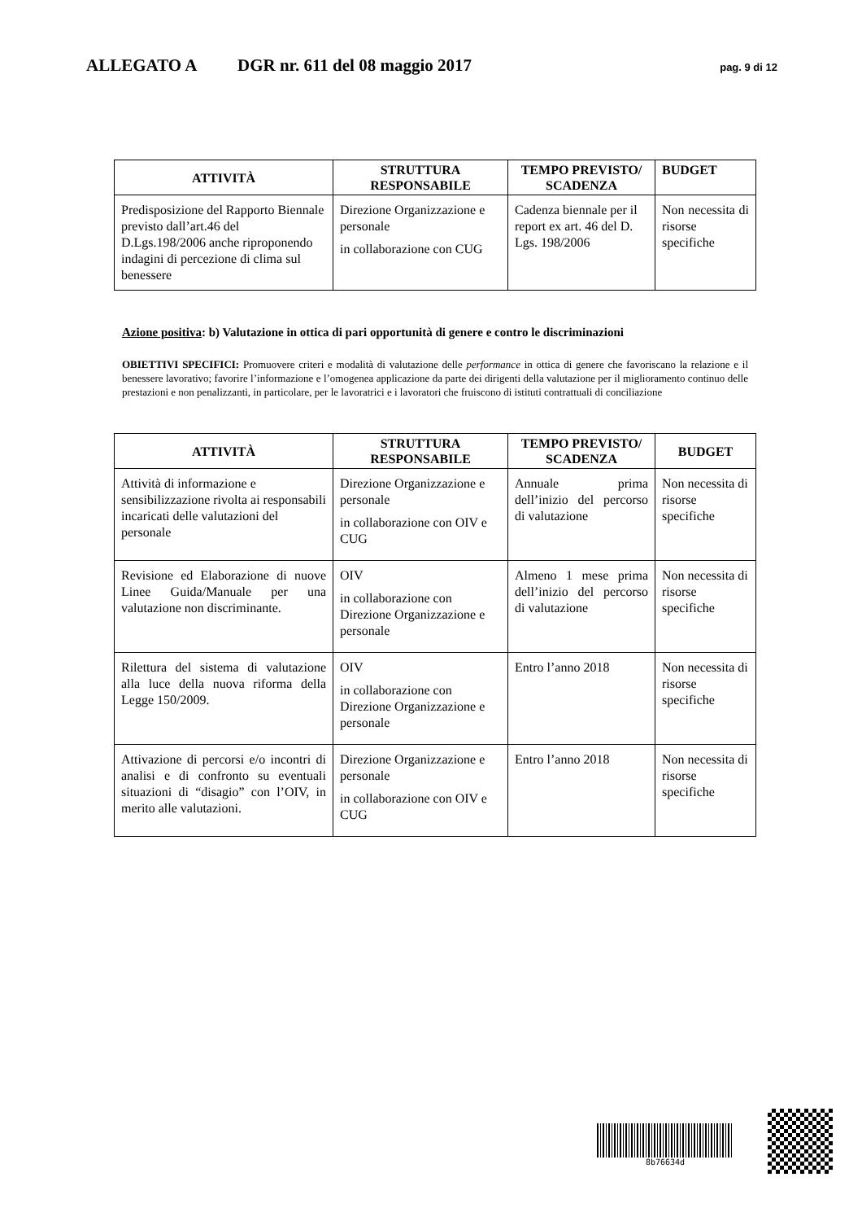ALLEGATO A DGR nr. 611 del 08 maggio 2017 pag. 9 di 12
| ATTIVITÀ | STRUTTURA RESPONSABILE | TEMPO PREVISTO/ SCADENZA | BUDGET |
| --- | --- | --- | --- |
| Predisposizione del Rapporto Biennale previsto dall’art.46 del D.Lgs.198/2006 anche riproponendo indagini di percezione di clima sul benessere | Direzione Organizzazione e personale in collaborazione con CUG | Cadenza biennale per il report ex art. 46 del D. Lgs. 198/2006 | Non necessita di risorse specifiche |
Azione positiva: b) Valutazione in ottica di pari opportunità di genere e contro le discriminazioni
OBIETTIVI SPECIFICI: Promuovere criteri e modalità di valutazione delle performance in ottica di genere che favoriscano la relazione e il benessere lavorativo; favorire l’informazione e l’omogenea applicazione da parte dei dirigenti della valutazione per il miglioramento continuo delle prestazioni e non penalizzanti, in particolare, per le lavoratrici e i lavoratori che fruiscono di istituti contrattuali di conciliazione
| ATTIVITÀ | STRUTTURA RESPONSABILE | TEMPO PREVISTO/ SCADENZA | BUDGET |
| --- | --- | --- | --- |
| Attività di informazione e sensibilizzazione rivolta ai responsabili incaricati delle valutazioni del personale | Direzione Organizzazione e personale in collaborazione con OIV e CUG | Annuale prima dell’inizio del percorso di valutazione | Non necessita di risorse specifiche |
| Revisione ed Elaborazione di nuove Linee Guida/Manuale per una valutazione non discriminante. | OIV in collaborazione con Direzione Organizzazione e personale | Almeno 1 mese prima dell’inizio del percorso di valutazione | Non necessita di risorse specifiche |
| Rilettura del sistema di valutazione alla luce della nuova riforma della Legge 150/2009. | OIV in collaborazione con Direzione Organizzazione e personale | Entro l’anno 2018 | Non necessita di risorse specifiche |
| Attivazione di percorsi e/o incontri di analisi e di confronto su eventuali situazioni di “disagio” con l’OIV, in merito alle valutazioni. | Direzione Organizzazione e personale in collaborazione con OIV e CUG | Entro l’anno 2018 | Non necessita di risorse specifiche |
8b76634d